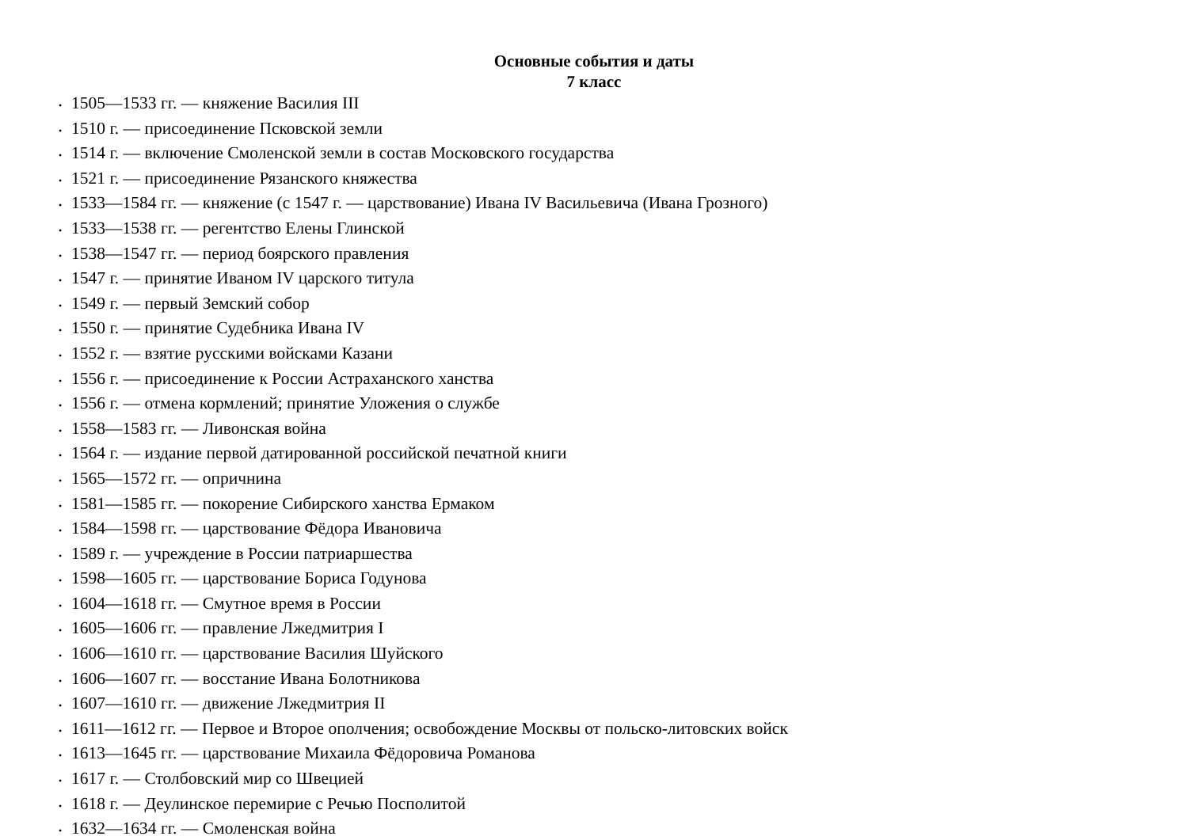Основные события и даты
7 класс
• 1505—1533 гг. — княжение Василия III
• 1510 г. — присоединение Псковской земли
• 1514 г. — включение Смоленской земли в состав Московского государства
• 1521 г. — присоединение Рязанского княжества
• 1533—1584 гг. — княжение (с 1547 г. — царствование) Ивана IV Васильевича (Ивана Грозного)
• 1533—1538 гг. — регентство Елены Глинской
• 1538—1547 гг. — период боярского правления
• 1547 г. — принятие Иваном IV царского титула
• 1549 г. — первый Земский собор
• 1550 г. — принятие Судебника Ивана IV
• 1552 г. — взятие русскими войсками Казани
• 1556 г. — присоединение к России Астраханского ханства
• 1556 г. — отмена кормлений; принятие Уложения о службе
• 1558—1583 гг. — Ливонская война
• 1564 г. — издание первой датированной российской печатной книги
• 1565—1572 гг. — опричнина
• 1581—1585 гг. — покорение Сибирского ханства Ермаком
• 1584—1598 гг. — царствование Фёдора Ивановича
• 1589 г. — учреждение в России патриаршества
• 1598—1605 гг. — царствование Бориса Годунова
• 1604—1618 гг. — Смутное время в России
• 1605—1606 гг. — правление Лжедмитрия I
• 1606—1610 гг. — царствование Василия Шуйского
• 1606—1607 гг. — восстание Ивана Болотникова
• 1607—1610 гг. — движение Лжедмитрия II
• 1611—1612 гг. — Первое и Второе ополчения; освобождение Москвы от польско-литовских войск
• 1613—1645 гг. — царствование Михаила Фёдоровича Романова
• 1617 г. — Столбовский мир со Швецией
• 1618 г. — Деулинское перемирие с Речью Посполитой
• 1632—1634 гг. — Смоленская война